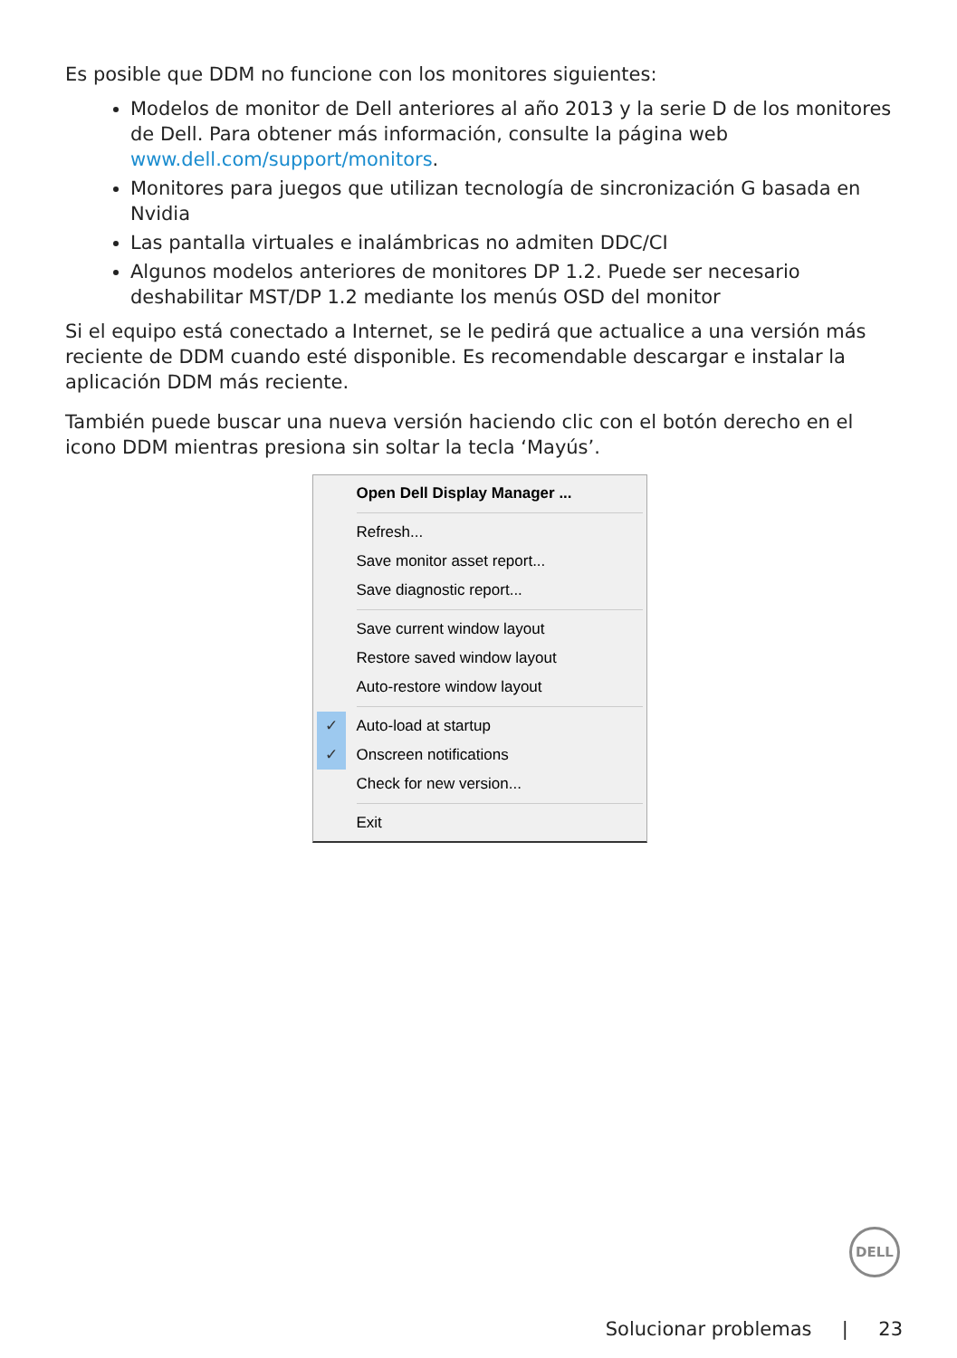Es posible que DDM no funcione con los monitores siguientes:
Modelos de monitor de Dell anteriores al año 2013 y la serie D de los monitores de Dell. Para obtener más información, consulte la página web www.dell.com/support/monitors.
Monitores para juegos que utilizan tecnología de sincronización G basada en Nvidia
Las pantalla virtuales e inalámbricas no admiten DDC/CI
Algunos modelos anteriores de monitores DP 1.2. Puede ser necesario deshabilitar MST/DP 1.2 mediante los menús OSD del monitor
Si el equipo está conectado a Internet, se le pedirá que actualice a una versión más reciente de DDM cuando esté disponible. Es recomendable descargar e instalar la aplicación DDM más reciente.
También puede buscar una nueva versión haciendo clic con el botón derecho en el icono DDM mientras presiona sin soltar la tecla ‘Mayús’.
Open Dell Display Manager ...
Refresh...
Save monitor asset report...
Save diagnostic report...
Save current window layout
Restore saved window layout
Auto-restore window layout
✓ Auto-load at startup
✓ Onscreen notifications
Check for new version...
Exit
DELL
Solucionar problemas | 23